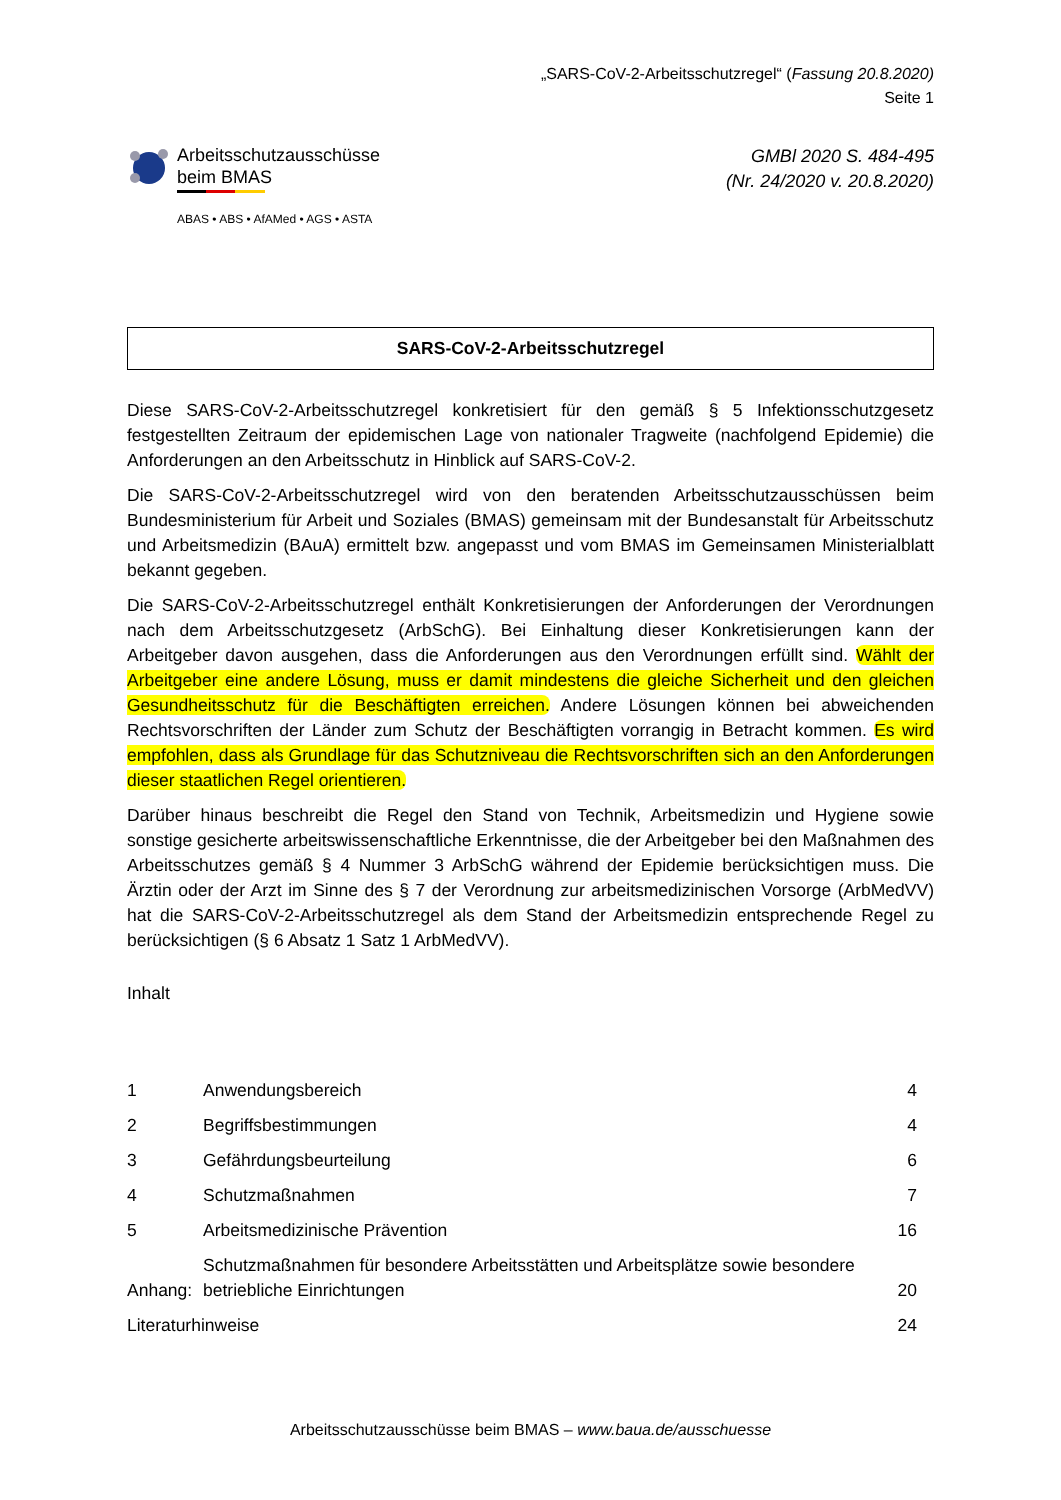„SARS-CoV-2-Arbeitsschutzregel“ (Fassung 20.8.2020)
Seite 1
Arbeitsschutzausschüsse
beim BMAS
ABAS • ABS • AfAMed • AGS • ASTA
GMBl 2020 S. 484-495
(Nr. 24/2020 v. 20.8.2020)
SARS-CoV-2-Arbeitsschutzregel
Diese SARS-CoV-2-Arbeitsschutzregel konkretisiert für den gemäß § 5 Infektionsschutzgesetz festgestellten Zeitraum der epidemischen Lage von nationaler Tragweite (nachfolgend Epidemie) die Anforderungen an den Arbeitsschutz in Hinblick auf SARS-CoV-2.
Die SARS-CoV-2-Arbeitsschutzregel wird von den beratenden Arbeitsschutzausschüssen beim Bundesministerium für Arbeit und Soziales (BMAS) gemeinsam mit der Bundesanstalt für Arbeitsschutz und Arbeitsmedizin (BAuA) ermittelt bzw. angepasst und vom BMAS im Gemeinsamen Ministerialblatt bekannt gegeben.
Die SARS-CoV-2-Arbeitsschutzregel enthält Konkretisierungen der Anforderungen der Verordnungen nach dem Arbeitsschutzgesetz (ArbSchG). Bei Einhaltung dieser Konkretisierungen kann der Arbeitgeber davon ausgehen, dass die Anforderungen aus den Verordnungen erfüllt sind. Wählt der Arbeitgeber eine andere Lösung, muss er damit mindestens die gleiche Sicherheit und den gleichen Gesundheitsschutz für die Beschäftigten erreichen. Andere Lösungen können bei abweichenden Rechtsvorschriften der Länder zum Schutz der Beschäftigten vorrangig in Betracht kommen. Es wird empfohlen, dass als Grundlage für das Schutzniveau die Rechtsvorschriften sich an den Anforderungen dieser staatlichen Regel orientieren.
Darüber hinaus beschreibt die Regel den Stand von Technik, Arbeitsmedizin und Hygiene sowie sonstige gesicherte arbeitswissenschaftliche Erkenntnisse, die der Arbeitgeber bei den Maßnahmen des Arbeitsschutzes gemäß § 4 Nummer 3 ArbSchG während der Epidemie berücksichtigen muss. Die Ärztin oder der Arzt im Sinne des § 7 der Verordnung zur arbeitsmedizinischen Vorsorge (ArbMedVV) hat die SARS-CoV-2-Arbeitsschutzregel als dem Stand der Arbeitsmedizin entsprechende Regel zu berücksichtigen (§ 6 Absatz 1 Satz 1 ArbMedVV).
Inhalt
| 1 | Anwendungsbereich | 4 |
| 2 | Begriffsbestimmungen | 4 |
| 3 | Gefährdungsbeurteilung | 6 |
| 4 | Schutzmaßnahmen | 7 |
| 5 | Arbeitsmedizinische Prävention | 16 |
| Anhang: | Schutzmaßnahmen für besondere Arbeitsstätten und Arbeitsplätze sowie besondere betriebliche Einrichtungen | 20 |
| Literaturhinweise | | 24 |
Arbeitsschutzausschüsse beim BMAS – www.baua.de/ausschuesse